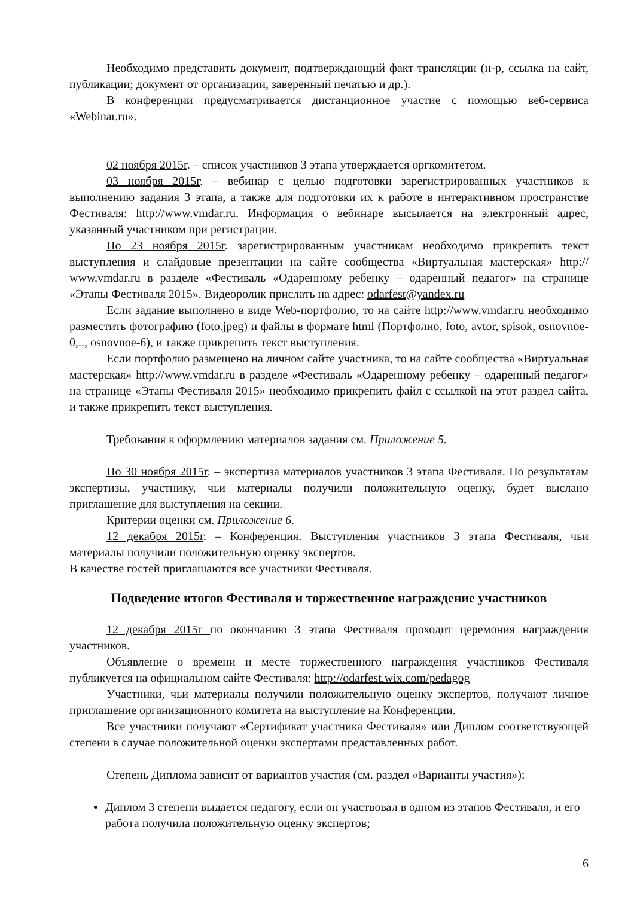Необходимо представить документ, подтверждающий факт трансляции (н-р, ссылка на сайт, публикации; документ от организации, заверенный печатью и др.).
В конференции предусматривается дистанционное участие с помощью веб-сервиса «Webinar.ru».
02 ноября 2015г. – список участников 3 этапа утверждается оргкомитетом.
03 ноября 2015г. – вебинар с целью подготовки зарегистрированных участников к выполнению задания 3 этапа, а также для подготовки их к работе в интерактивном пространстве Фестиваля: http://www.vmdar.ru. Информация о вебинаре высылается на электронный адрес, указанный участником при регистрации.
По 23 ноября 2015г. зарегистрированным участникам необходимо прикрепить текст выступления и слайдовые презентации на сайте сообщества «Виртуальная мастерская» http:// www.vmdar.ru в разделе «Фестиваль «Одаренному ребенку – одаренный педагог» на странице «Этапы Фестиваля 2015». Видеоролик прислать на адрес: odarfest@yandex.ru
Если задание выполнено в виде Web-портфолио, то на сайте http://www.vmdar.ru необходимо разместить фотографию (foto.jpeg) и файлы в формате html (Портфолио, foto, avtor, spisok, osnovnoe-0,.., osnovnoe-6), и также прикрепить текст выступления.
Если портфолио размещено на личном сайте участника, то на сайте сообщества «Виртуальная мастерская» http://www.vmdar.ru в разделе «Фестиваль «Одаренному ребенку – одаренный педагог» на странице «Этапы Фестиваля 2015» необходимо прикрепить файл с ссылкой на этот раздел сайта, и также прикрепить текст выступления.
Требования к оформлению материалов задания см. Приложение 5.
По 30 ноября 2015г. – экспертиза материалов участников 3 этапа Фестиваля. По результатам экспертизы, участнику, чьи материалы получили положительную оценку, будет выслано приглашение для выступления на секции.
Критерии оценки см. Приложение 6.
12 декабря 2015г. – Конференция. Выступления участников 3 этапа Фестиваля, чьи материалы получили положительную оценку экспертов.
В качестве гостей приглашаются все участники Фестиваля.
Подведение итогов Фестиваля и торжественное награждение участников
12 декабря 2015г по окончанию 3 этапа Фестиваля проходит церемония награждения участников.
Объявление о времени и месте торжественного награждения участников Фестиваля публикуется на официальном сайте Фестиваля: http://odarfest.wix.com/pedagog
Участники, чьи материалы получили положительную оценку экспертов, получают личное приглашение организационного комитета на выступление на Конференции.
Все участники получают «Сертификат участника Фестиваля» или Диплом соответствующей степени в случае положительной оценки экспертами представленных работ.
Степень Диплома зависит от вариантов участия (см. раздел «Варианты участия»):
Диплом 3 степени выдается педагогу, если он участвовал в одном из этапов Фестиваля, и его работа получила положительную оценку экспертов;
6